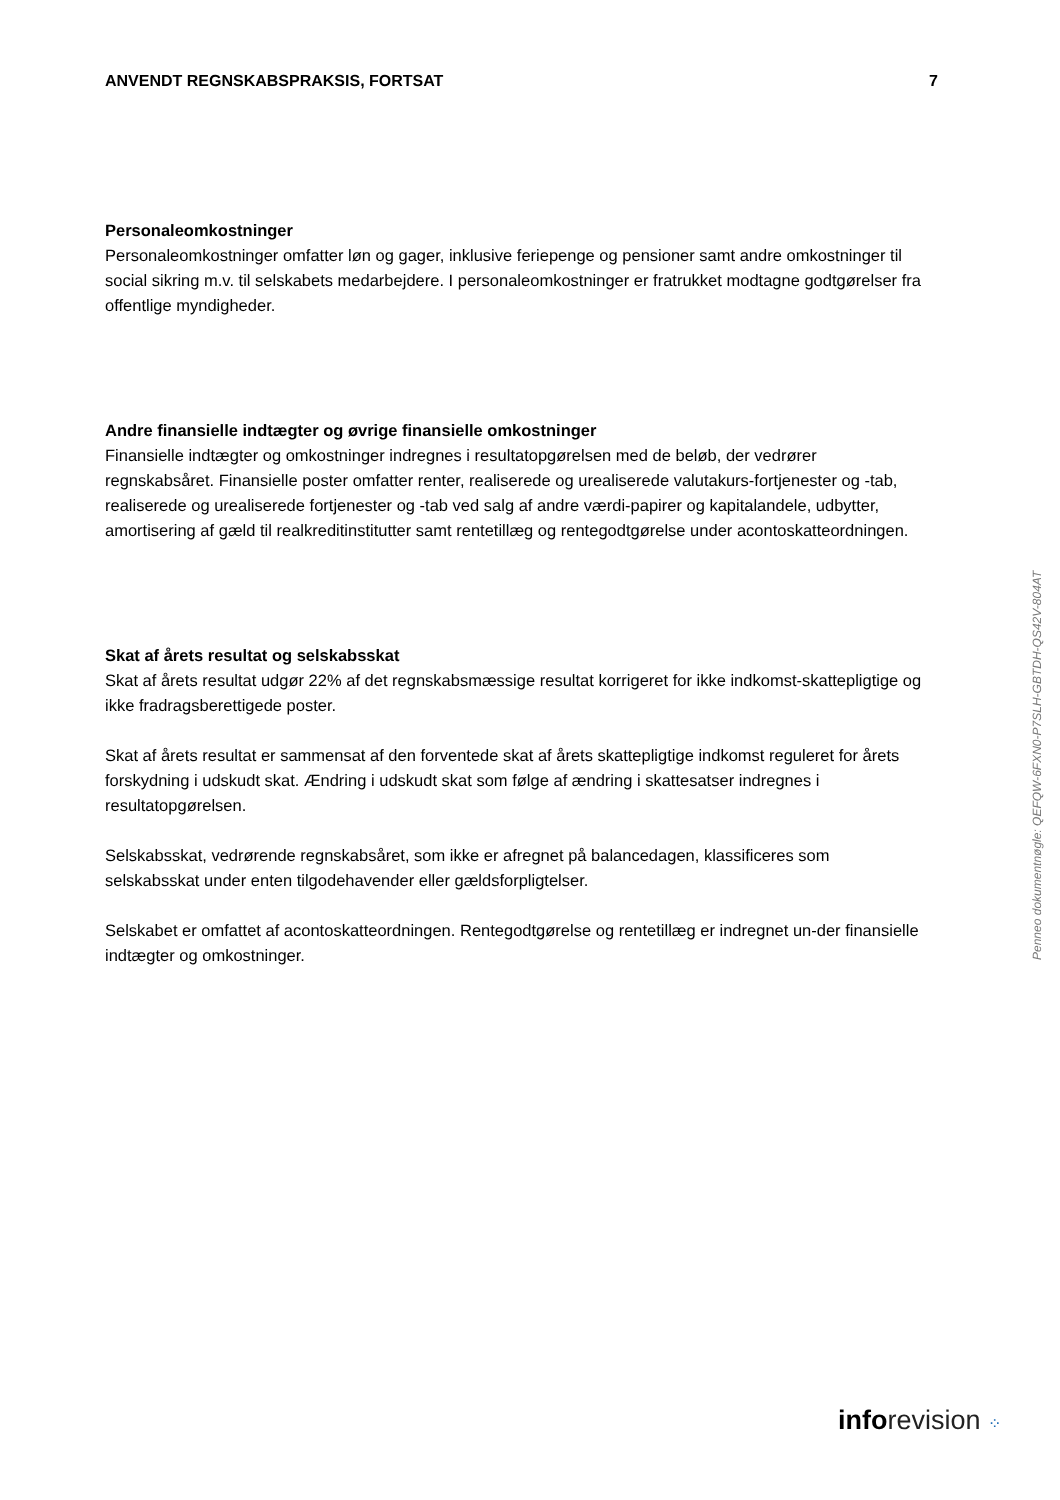ANVENDT REGNSKABSPRAKSIS, FORTSAT 7
Personaleomkostninger
Personaleomkostninger omfatter løn og gager, inklusive feriepenge og pensioner samt andre omkostninger til social sikring m.v. til selskabets medarbejdere. I personaleomkostninger er fratrukket modtagne godtgørelser fra offentlige myndigheder.
Andre finansielle indtægter og øvrige finansielle omkostninger
Finansielle indtægter og omkostninger indregnes i resultatopgørelsen med de beløb, der vedrører regnskabsåret. Finansielle poster omfatter renter, realiserede og urealiserede valutakurs-fortjenester og -tab, realiserede og urealiserede fortjenester og -tab ved salg af andre værdi-papirer og kapitalandele, udbytter, amortisering af gæld til realkreditinstitutter samt rentetillæg og rentegodtgørelse under acontoskatteordningen.
Skat af årets resultat og selskabsskat
Skat af årets resultat udgør 22% af det regnskabsmæssige resultat korrigeret for ikke indkomst-skattepligtige og ikke fradragsberettigede poster.
Skat af årets resultat er sammensat af den forventede skat af årets skattepligtige indkomst reguleret for årets forskydning i udskudt skat. Ændring i udskudt skat som følge af ændring i skattesatser indregnes i resultatopgørelsen.
Selskabsskat, vedrørende regnskabsåret, som ikke er afregnet på balancedagen, klassificeres som selskabsskat under enten tilgodehavender eller gældsforpligtelser.
Selskabet er omfattet af acontoskatteordningen. Rentegodtgørelse og rentetillæg er indregnet un-der finansielle indtægter og omkostninger.
Penneo dokumentnøgle: QEFQW-6FXN0-P7SLH-GBTDH-QS42V-804AT
inforevision ⁘